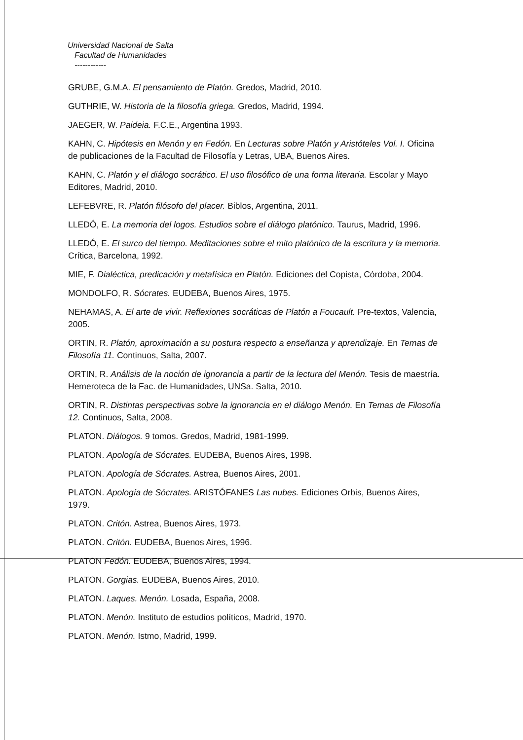Universidad Nacional de Salta
Facultad de Humanidades
------------
GRUBE, G.M.A. El pensamiento de Platón. Gredos, Madrid, 2010.
GUTHRIE, W. Historia de la filosofía griega. Gredos, Madrid, 1994.
JAEGER, W. Paideia. F.C.E., Argentina 1993.
KAHN, C. Hipótesis en Menón y en Fedón. En Lecturas sobre Platón y Aristóteles Vol. I. Oficina de publicaciones de la Facultad de Filosofía y Letras, UBA, Buenos Aires.
KAHN, C. Platón y el diálogo socrático. El uso filosófico de una forma literaria. Escolar y Mayo Editores, Madrid, 2010.
LEFEBVRE, R. Platón filósofo del placer. Biblos, Argentina, 2011.
LLEDÓ, E. La memoria del logos. Estudios sobre el diálogo platónico. Taurus, Madrid, 1996.
LLEDÓ, E. El surco del tiempo. Meditaciones sobre el mito platónico de la escritura y la memoria. Crítica, Barcelona, 1992.
MIE, F. Dialéctica, predicación y metafísica en Platón. Ediciones del Copista, Córdoba, 2004.
MONDOLFO, R. Sócrates. EUDEBA, Buenos Aires, 1975.
NEHAMAS, A. El arte de vivir. Reflexiones socráticas de Platón a Foucault. Pre-textos, Valencia, 2005.
ORTIN, R. Platón, aproximación a su postura respecto a enseñanza y aprendizaje. En Temas de Filosofía 11. Continuos, Salta, 2007.
ORTIN, R. Análisis de la noción de ignorancia a partir de la lectura del Menón. Tesis de maestría. Hemeroteca de la Fac. de Humanidades, UNSa. Salta, 2010.
ORTIN, R. Distintas perspectivas sobre la ignorancia en el diálogo Menón. En Temas de Filosofía 12. Continuos, Salta, 2008.
PLATON. Diálogos. 9 tomos. Gredos, Madrid, 1981-1999.
PLATON. Apología de Sócrates. EUDEBA, Buenos Aires, 1998.
PLATON. Apología de Sócrates. Astrea, Buenos Aires, 2001.
PLATON. Apología de Sócrates. ARISTÓFANES Las nubes. Ediciones Orbis, Buenos Aires, 1979.
PLATON. Critón. Astrea, Buenos Aires, 1973.
PLATON. Critón. EUDEBA, Buenos Aires, 1996.
PLATON Fedón. EUDEBA, Buenos Aires, 1994.
PLATON. Gorgias. EUDEBA, Buenos Aires, 2010.
PLATON. Laques. Menón. Losada, España, 2008.
PLATON. Menón. Instituto de estudios políticos, Madrid, 1970.
PLATON. Menón. Istmo, Madrid, 1999.